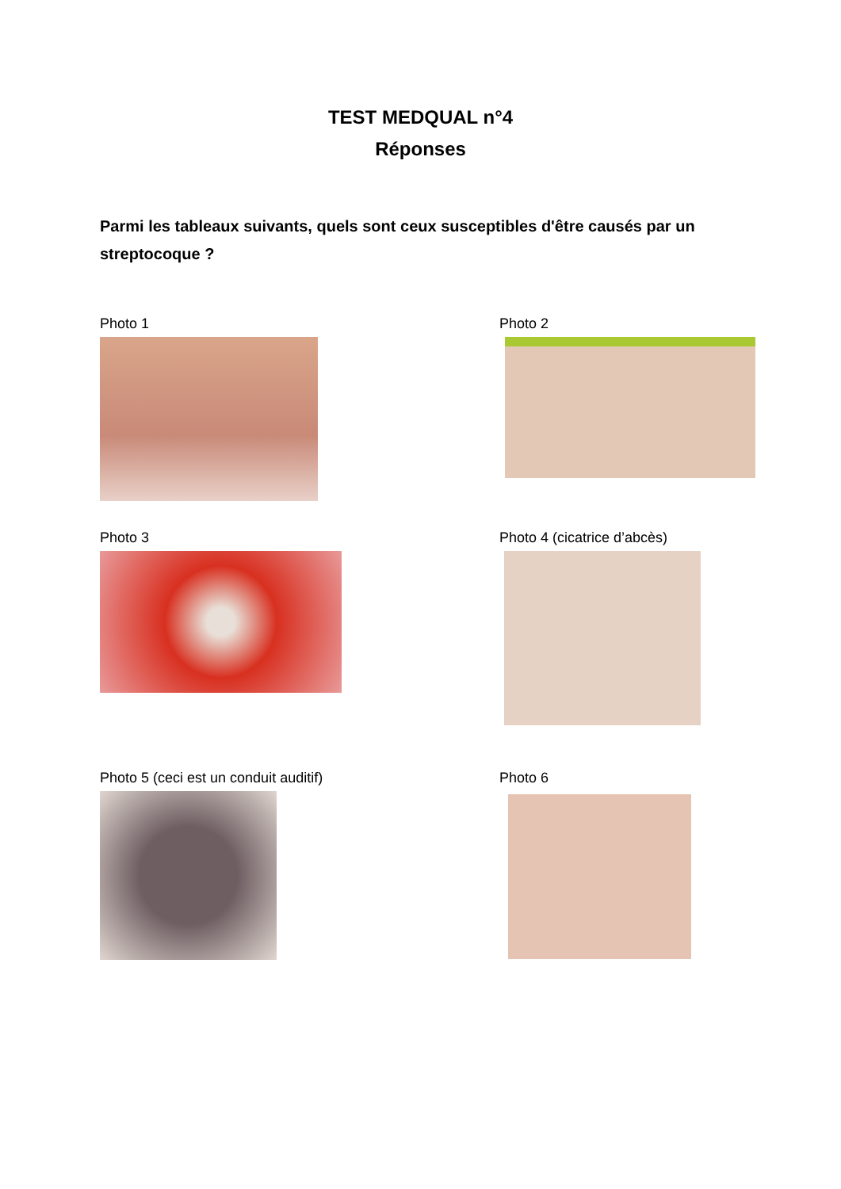TEST MEDQUAL n°4
Réponses
Parmi les tableaux suivants, quels sont ceux susceptibles d'être causés par un streptocoque ?
Photo 1
Photo 2
Photo 3
Photo 4 (cicatrice d’abcès)
Photo 5 (ceci est un conduit auditif)
Photo 6